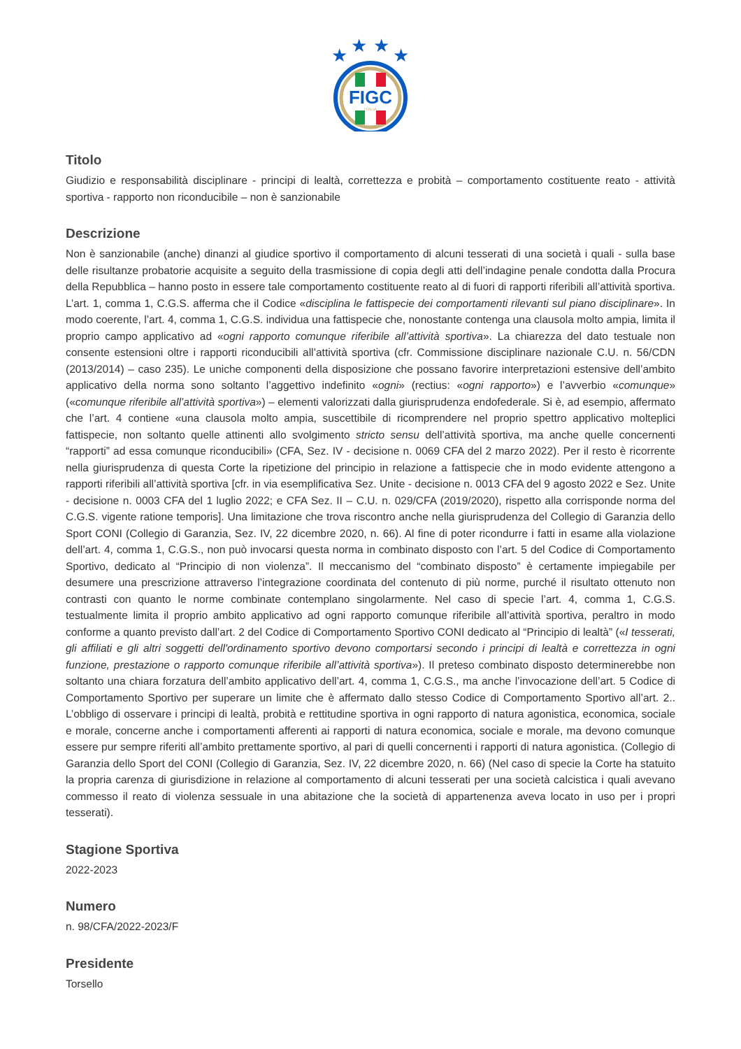★
★
★
★
FIGC
ITALIA
Titolo
Giudizio e responsabilità disciplinare - principi di lealtà, correttezza e probità – comportamento costituente reato - attività sportiva - rapporto non riconducibile – non è sanzionabile
Descrizione
Non è sanzionabile (anche) dinanzi al giudice sportivo il comportamento di alcuni tesserati di una società i quali - sulla base delle risultanze probatorie acquisite a seguito della trasmissione di copia degli atti dell’indagine penale condotta dalla Procura della Repubblica – hanno posto in essere tale comportamento costituente reato al di fuori di rapporti riferibili all’attività sportiva. L’art. 1, comma 1, C.G.S. afferma che il Codice «disciplina le fattispecie dei comportamenti rilevanti sul piano disciplinare». In modo coerente, l’art. 4, comma 1, C.G.S. individua una fattispecie che, nonostante contenga una clausola molto ampia, limita il proprio campo applicativo ad «ogni rapporto comunque riferibile all’attività sportiva». La chiarezza del dato testuale non consente estensioni oltre i rapporti riconducibili all’attività sportiva (cfr. Commissione disciplinare nazionale C.U. n. 56/CDN (2013/2014) – caso 235). Le uniche componenti della disposizione che possano favorire interpretazioni estensive dell’ambito applicativo della norma sono soltanto l’aggettivo indefinito «ogni» (rectius: «ogni rapporto») e l’avverbio «comunque» («comunque riferibile all’attività sportiva») – elementi valorizzati dalla giurisprudenza endofederale. Si è, ad esempio, affermato che l’art. 4 contiene «una clausola molto ampia, suscettibile di ricomprendere nel proprio spettro applicativo molteplici fattispecie, non soltanto quelle attinenti allo svolgimento stricto sensu dell’attività sportiva, ma anche quelle concernenti “rapporti” ad essa comunque riconducibili» (CFA, Sez. IV - decisione n. 0069 CFA del 2 marzo 2022). Per il resto è ricorrente nella giurisprudenza di questa Corte la ripetizione del principio in relazione a fattispecie che in modo evidente attengono a rapporti riferibili all’attività sportiva [cfr. in via esemplificativa Sez. Unite - decisione n. 0013 CFA del 9 agosto 2022 e Sez. Unite - decisione n. 0003 CFA del 1 luglio 2022; e CFA Sez. II – C.U. n. 029/CFA (2019/2020), rispetto alla corrisponde norma del C.G.S. vigente ratione temporis]. Una limitazione che trova riscontro anche nella giurisprudenza del Collegio di Garanzia dello Sport CONI (Collegio di Garanzia, Sez. IV, 22 dicembre 2020, n. 66). Al fine di poter ricondurre i fatti in esame alla violazione dell’art. 4, comma 1, C.G.S., non può invocarsi questa norma in combinato disposto con l’art. 5 del Codice di Comportamento Sportivo, dedicato al “Principio di non violenza”. Il meccanismo del “combinato disposto” è certamente impiegabile per desumere una prescrizione attraverso l’integrazione coordinata del contenuto di più norme, purché il risultato ottenuto non contrasti con quanto le norme combinate contemplano singolarmente. Nel caso di specie l’art. 4, comma 1, C.G.S. testualmente limita il proprio ambito applicativo ad ogni rapporto comunque riferibile all’attività sportiva, peraltro in modo conforme a quanto previsto dall’art. 2 del Codice di Comportamento Sportivo CONI dedicato al “Principio di lealtà” («I tesserati, gli affiliati e gli altri soggetti dell'ordinamento sportivo devono comportarsi secondo i principi di lealtà e correttezza in ogni funzione, prestazione o rapporto comunque riferibile all’attività sportiva»). Il preteso combinato disposto determinerebbe non soltanto una chiara forzatura dell’ambito applicativo dell’art. 4, comma 1, C.G.S., ma anche l’invocazione dell’art. 5 Codice di Comportamento Sportivo per superare un limite che è affermato dallo stesso Codice di Comportamento Sportivo all’art. 2.. L’obbligo di osservare i principi di lealtà, probità e rettitudine sportiva in ogni rapporto di natura agonistica, economica, sociale e morale, concerne anche i comportamenti afferenti ai rapporti di natura economica, sociale e morale, ma devono comunque essere pur sempre riferiti all’ambito prettamente sportivo, al pari di quelli concernenti i rapporti di natura agonistica. (Collegio di Garanzia dello Sport del CONI (Collegio di Garanzia, Sez. IV, 22 dicembre 2020, n. 66) (Nel caso di specie la Corte ha statuito la propria carenza di giurisdizione in relazione al comportamento di alcuni tesserati per una società calcistica i quali avevano commesso il reato di violenza sessuale in una abitazione che la società di appartenenza aveva locato in uso per i propri tesserati).
Stagione Sportiva
2022-2023
Numero
n. 98/CFA/2022-2023/F
Presidente
Torsello